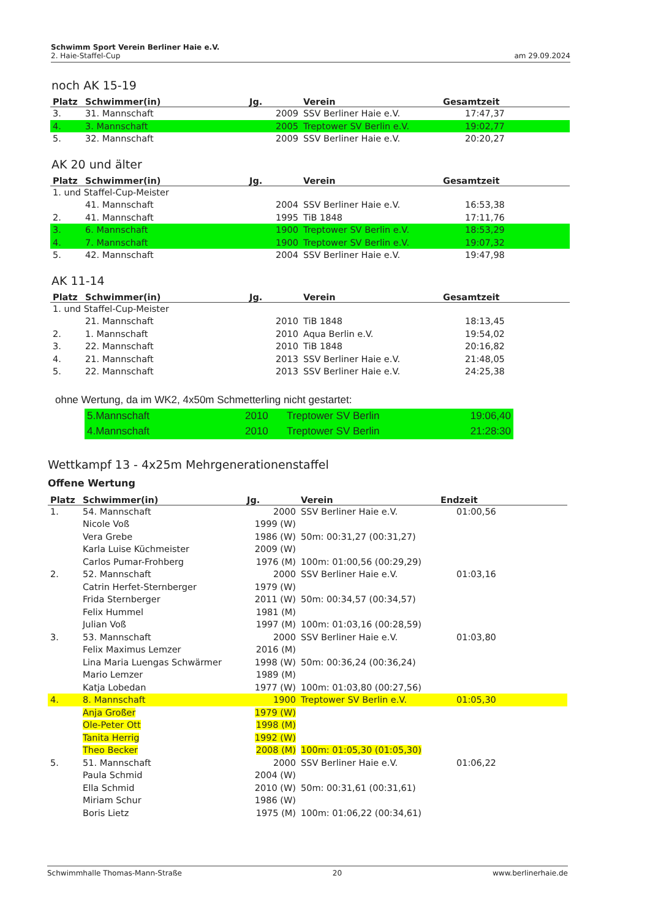Schwimm Sport Verein Berliner Haie e.V.
2. Haie-Staffel-Cup
am 29.09.2024
noch AK 15-19
| Platz | Schwimmer(in) | Jg. | Verein | Gesamtzeit |
| --- | --- | --- | --- | --- |
| 3. | 31. Mannschaft | 2009 | SSV Berliner Haie e.V. | 17:47,37 |
| 4. | 3. Mannschaft | 2005 | Treptower SV Berlin e.V. | 19:02,77 |
| 5. | 32. Mannschaft | 2009 | SSV Berliner Haie e.V. | 20:20,27 |
AK 20 und älter
| Platz | Schwimmer(in) | Jg. | Verein | Gesamtzeit |
| --- | --- | --- | --- | --- |
| 1. und Staffel-Cup-Meister | | | | |
| | 41. Mannschaft | 2004 | SSV Berliner Haie e.V. | 16:53,38 |
| 2. | 41. Mannschaft | 1995 | TiB 1848 | 17:11,76 |
| 3. | 6. Mannschaft | 1900 | Treptower SV Berlin e.V. | 18:53,29 |
| 4. | 7. Mannschaft | 1900 | Treptower SV Berlin e.V. | 19:07,32 |
| 5. | 42. Mannschaft | 2004 | SSV Berliner Haie e.V. | 19:47,98 |
AK 11-14
| Platz | Schwimmer(in) | Jg. | Verein | Gesamtzeit |
| --- | --- | --- | --- | --- |
| 1. und Staffel-Cup-Meister | | | | |
| | 21. Mannschaft | 2010 | TiB 1848 | 18:13,45 |
| 2. | 1. Mannschaft | 2010 | Aqua Berlin e.V. | 19:54,02 |
| 3. | 22. Mannschaft | 2010 | TiB 1848 | 20:16,82 |
| 4. | 21. Mannschaft | 2013 | SSV Berliner Haie e.V. | 21:48,05 |
| 5. | 22. Mannschaft | 2013 | SSV Berliner Haie e.V. | 24:25,38 |
ohne Wertung, da im WK2, 4x50m Schmetterling nicht gestartet:
| 5.Mannschaft | 2010 | Treptower SV Berlin | 19:06,40 |
| 4.Mannschaft | 2010 | Treptower SV Berlin | 21:28:30 |
Wettkampf 13 - 4x25m Mehrgenerationenstaffel
Offene Wertung
| Platz | Schwimmer(in) | Jg. | Verein | Endzeit |
| --- | --- | --- | --- | --- |
| 1. | 54. Mannschaft | 2000 | SSV Berliner Haie e.V. | 01:00,56 |
| | Nicole Voß | 1999 (W) | | |
| | Vera Grebe | 1986 (W) | 50m: 00:31,27 (00:31,27) | |
| | Karla Luise Küchmeister | 2009 (W) | | |
| | Carlos Pumar-Frohberg | 1976 (M) | 100m: 01:00,56 (00:29,29) | |
| 2. | 52. Mannschaft | 2000 | SSV Berliner Haie e.V. | 01:03,16 |
| | Catrin Herfet-Sternberger | 1979 (W) | | |
| | Frida Sternberger | 2011 (W) | 50m: 00:34,57 (00:34,57) | |
| | Felix Hummel | 1981 (M) | | |
| | Julian Voß | 1997 (M) | 100m: 01:03,16 (00:28,59) | |
| 3. | 53. Mannschaft | 2000 | SSV Berliner Haie e.V. | 01:03,80 |
| | Felix Maximus Lemzer | 2016 (M) | | |
| | Lina Maria Luengas Schwärmer | 1998 (W) | 50m: 00:36,24 (00:36,24) | |
| | Mario Lemzer | 1989 (M) | | |
| | Katja Lobedan | 1977 (W) | 100m: 01:03,80 (00:27,56) | |
| 4. | 8. Mannschaft | 1900 | Treptower SV Berlin e.V. | 01:05,30 |
| | Anja Großer | 1979 (W) | | |
| | Ole-Peter Ott | 1998 (M) | | |
| | Tanita Herrig | 1992 (W) | | |
| | Theo Becker | 2008 (M) | 100m: 01:05,30 (01:05,30) | |
| 5. | 51. Mannschaft | 2000 | SSV Berliner Haie e.V. | 01:06,22 |
| | Paula Schmid | 2004 (W) | | |
| | Ella Schmid | 2010 (W) | 50m: 00:31,61 (00:31,61) | |
| | Miriam Schur | 1986 (W) | | |
| | Boris Lietz | 1975 (M) | 100m: 01:06,22 (00:34,61) | |
Schwimmhalle Thomas-Mann-Straße 20 www.berlinerhaie.de